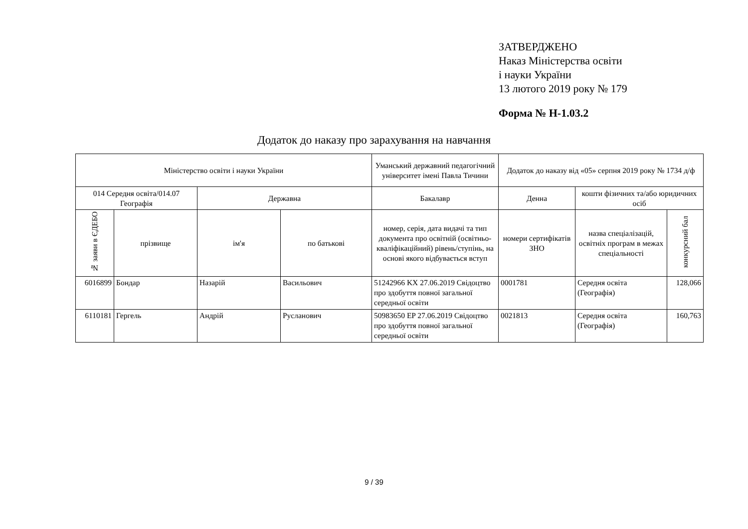ЗАТВЕРДЖЕНО
Наказ Міністерства освіти
і науки України
13 лютого 2019 року № 179
Форма № Н-1.03.2
Додаток до наказу про зарахування на навчання
| Міністерство освіти і науки України | | | | Уманський державний педагогічний університет імені Павла Тичини | Додаток до наказу від «05» серпня 2019 року № 1734 д/ф | | |
| --- | --- | --- | --- | --- | --- | --- | --- |
| 014 Середня освіта/014.07 Географія | | Державна | | Бакалавр | Денна | кошти фізичних та/або юридичних осіб | |
| № заяви в ЄДЕБО | прізвище | ім'я | по батькові | номер, серія, дата видачі та тип документа про освітній (освітньо-кваліфікаційний) рівень/ступінь, на основі якого відбувається вступ | номери сертифікатів ЗНО | назва спеціалізацій, освітніх програм в межах спеціальності | конкурсний бал |
| 6016899 | Бондар | Назарій | Васильович | 51242966 KX 27.06.2019 Свідоцтво про здобуття повної загальної середньої освіти | 0001781 | Середня освіта (Географія) | 128,066 |
| 6110181 | Гергель | Андрій | Русланович | 50983650 EP 27.06.2019 Свідоцтво про здобуття повної загальної середньої освіти | 0021813 | Середня освіта (Географія) | 160,763 |
9 / 39